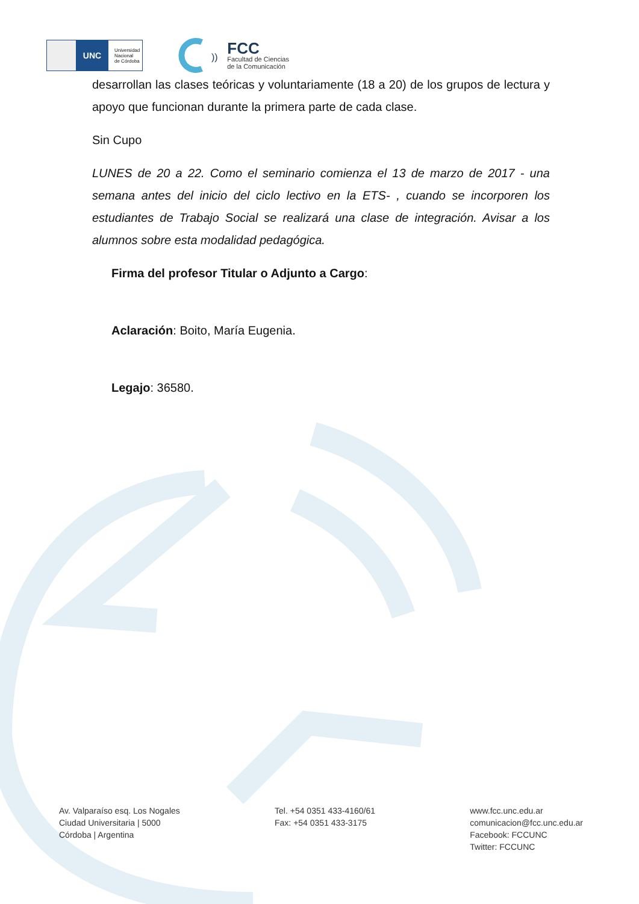UNC
Universidad
Nacional
de Córdoba
))
FCC
Facultad de Ciencias
de la Comunicación
desarrollan las clases teóricas y voluntariamente (18 a 20) de los grupos de lectura y apoyo que funcionan durante la primera parte de cada clase.
Sin Cupo
LUNES de 20 a 22. Como el seminario comienza el 13 de marzo de 2017 - una semana antes del inicio del ciclo lectivo en la ETS- , cuando se incorporen los estudiantes de Trabajo Social se realizará una clase de integración. Avisar a los alumnos sobre esta modalidad pedagógica.
Firma del profesor Titular o Adjunto a Cargo:
Aclaración: Boito, María Eugenia.
Legajo: 36580.
Av. Valparaíso esq. Los Nogales
Ciudad Universitaria | 5000
Córdoba | Argentina
Tel. +54 0351 433-4160/61
Fax: +54 0351 433-3175
www.fcc.unc.edu.ar
comunicacion@fcc.unc.edu.ar
Facebook: FCCUNC
Twitter: FCCUNC